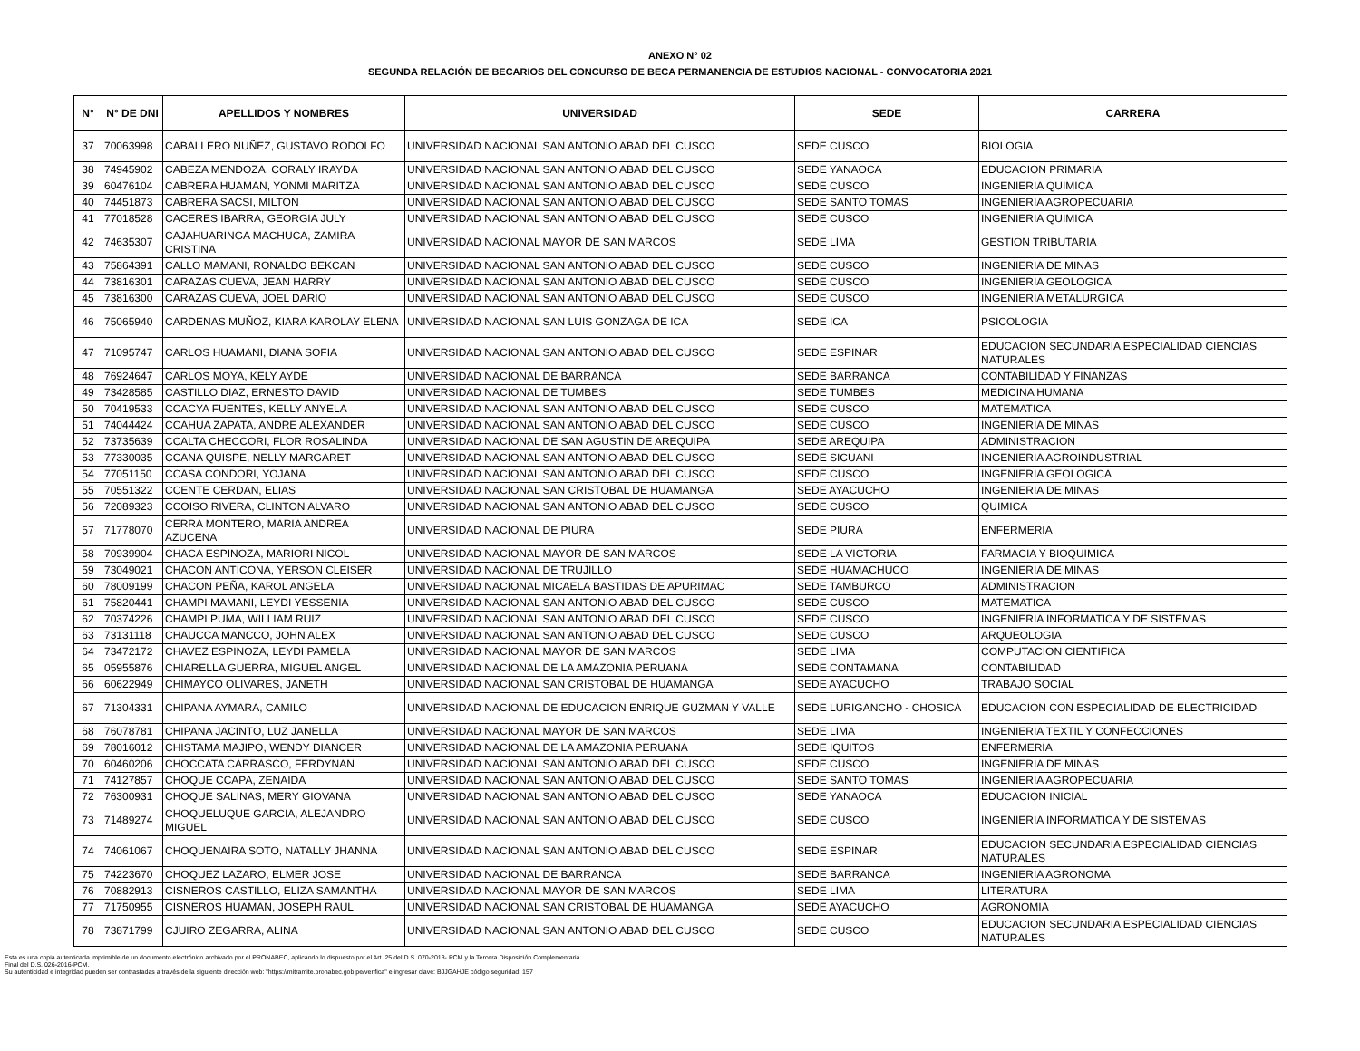ANEXO N° 02
SEGUNDA RELACIÓN DE BECARIOS DEL CONCURSO DE BECA PERMANENCIA DE ESTUDIOS NACIONAL - CONVOCATORIA 2021
| N° | N° DE DNI | APELLIDOS Y NOMBRES | UNIVERSIDAD | SEDE | CARRERA |
| --- | --- | --- | --- | --- | --- |
| 37 | 70063998 | CABALLERO NUÑEZ, GUSTAVO RODOLFO | UNIVERSIDAD NACIONAL SAN ANTONIO ABAD DEL CUSCO | SEDE CUSCO | BIOLOGIA |
| 38 | 74945902 | CABEZA MENDOZA, CORALY IRAYDA | UNIVERSIDAD NACIONAL SAN ANTONIO ABAD DEL CUSCO | SEDE YANAOCA | EDUCACION PRIMARIA |
| 39 | 60476104 | CABRERA HUAMAN, YONMI MARITZA | UNIVERSIDAD NACIONAL SAN ANTONIO ABAD DEL CUSCO | SEDE CUSCO | INGENIERIA QUIMICA |
| 40 | 74451873 | CABRERA SACSI, MILTON | UNIVERSIDAD NACIONAL SAN ANTONIO ABAD DEL CUSCO | SEDE SANTO TOMAS | INGENIERIA AGROPECUARIA |
| 41 | 77018528 | CACERES IBARRA, GEORGIA JULY | UNIVERSIDAD NACIONAL SAN ANTONIO ABAD DEL CUSCO | SEDE CUSCO | INGENIERIA QUIMICA |
| 42 | 74635307 | CAJAHUARINGA MACHUCA, ZAMIRA CRISTINA | UNIVERSIDAD NACIONAL MAYOR DE SAN MARCOS | SEDE LIMA | GESTION TRIBUTARIA |
| 43 | 75864391 | CALLO MAMANI, RONALDO BEKCAN | UNIVERSIDAD NACIONAL SAN ANTONIO ABAD DEL CUSCO | SEDE CUSCO | INGENIERIA DE MINAS |
| 44 | 73816301 | CARAZAS CUEVA, JEAN HARRY | UNIVERSIDAD NACIONAL SAN ANTONIO ABAD DEL CUSCO | SEDE CUSCO | INGENIERIA GEOLOGICA |
| 45 | 73816300 | CARAZAS CUEVA, JOEL DARIO | UNIVERSIDAD NACIONAL SAN ANTONIO ABAD DEL CUSCO | SEDE CUSCO | INGENIERIA METALURGICA |
| 46 | 75065940 | CARDENAS MUÑOZ, KIARA KAROLAY ELENA | UNIVERSIDAD NACIONAL SAN LUIS GONZAGA DE ICA | SEDE ICA | PSICOLOGIA |
| 47 | 71095747 | CARLOS HUAMANI, DIANA SOFIA | UNIVERSIDAD NACIONAL SAN ANTONIO ABAD DEL CUSCO | SEDE ESPINAR | EDUCACION SECUNDARIA ESPECIALIDAD CIENCIAS NATURALES |
| 48 | 76924647 | CARLOS MOYA, KELY AYDE | UNIVERSIDAD NACIONAL DE BARRANCA | SEDE BARRANCA | CONTABILIDAD Y FINANZAS |
| 49 | 73428585 | CASTILLO DIAZ, ERNESTO DAVID | UNIVERSIDAD NACIONAL DE TUMBES | SEDE TUMBES | MEDICINA HUMANA |
| 50 | 70419533 | CCACYA FUENTES, KELLY ANYELA | UNIVERSIDAD NACIONAL SAN ANTONIO ABAD DEL CUSCO | SEDE CUSCO | MATEMATICA |
| 51 | 74044424 | CCAHUA ZAPATA, ANDRE ALEXANDER | UNIVERSIDAD NACIONAL SAN ANTONIO ABAD DEL CUSCO | SEDE CUSCO | INGENIERIA DE MINAS |
| 52 | 73735639 | CCALTA CHECCORI, FLOR ROSALINDA | UNIVERSIDAD NACIONAL DE SAN AGUSTIN DE AREQUIPA | SEDE AREQUIPA | ADMINISTRACION |
| 53 | 77330035 | CCANA QUISPE, NELLY MARGARET | UNIVERSIDAD NACIONAL SAN ANTONIO ABAD DEL CUSCO | SEDE SICUANI | INGENIERIA AGROINDUSTRIAL |
| 54 | 77051150 | CCASA CONDORI, YOJANA | UNIVERSIDAD NACIONAL SAN ANTONIO ABAD DEL CUSCO | SEDE CUSCO | INGENIERIA GEOLOGICA |
| 55 | 70551322 | CCENTE CERDAN, ELIAS | UNIVERSIDAD NACIONAL SAN CRISTOBAL DE HUAMANGA | SEDE AYACUCHO | INGENIERIA DE MINAS |
| 56 | 72089323 | CCOISO RIVERA, CLINTON ALVARO | UNIVERSIDAD NACIONAL SAN ANTONIO ABAD DEL CUSCO | SEDE CUSCO | QUIMICA |
| 57 | 71778070 | CERRA MONTERO, MARIA ANDREA AZUCENA | UNIVERSIDAD NACIONAL DE PIURA | SEDE PIURA | ENFERMERIA |
| 58 | 70939904 | CHACA ESPINOZA, MARIORI NICOL | UNIVERSIDAD NACIONAL MAYOR DE SAN MARCOS | SEDE LA VICTORIA | FARMACIA Y BIOQUIMICA |
| 59 | 73049021 | CHACON ANTICONA, YERSON CLEISER | UNIVERSIDAD NACIONAL DE TRUJILLO | SEDE HUAMACHUCO | INGENIERIA DE MINAS |
| 60 | 78009199 | CHACON PEÑA, KAROL ANGELA | UNIVERSIDAD NACIONAL MICAELA BASTIDAS DE APURIMAC | SEDE TAMBURCO | ADMINISTRACION |
| 61 | 75820441 | CHAMPI MAMANI, LEYDI YESSENIA | UNIVERSIDAD NACIONAL SAN ANTONIO ABAD DEL CUSCO | SEDE CUSCO | MATEMATICA |
| 62 | 70374226 | CHAMPI PUMA, WILLIAM RUIZ | UNIVERSIDAD NACIONAL SAN ANTONIO ABAD DEL CUSCO | SEDE CUSCO | INGENIERIA INFORMATICA Y DE SISTEMAS |
| 63 | 73131118 | CHAUCCA MANCCO, JOHN ALEX | UNIVERSIDAD NACIONAL SAN ANTONIO ABAD DEL CUSCO | SEDE CUSCO | ARQUEOLOGIA |
| 64 | 73472172 | CHAVEZ ESPINOZA, LEYDI PAMELA | UNIVERSIDAD NACIONAL MAYOR DE SAN MARCOS | SEDE LIMA | COMPUTACION CIENTIFICA |
| 65 | 05955876 | CHIARELLA GUERRA, MIGUEL ANGEL | UNIVERSIDAD NACIONAL DE LA AMAZONIA PERUANA | SEDE CONTAMANA | CONTABILIDAD |
| 66 | 60622949 | CHIMAYCO OLIVARES, JANETH | UNIVERSIDAD NACIONAL SAN CRISTOBAL DE HUAMANGA | SEDE AYACUCHO | TRABAJO SOCIAL |
| 67 | 71304331 | CHIPANA AYMARA, CAMILO | UNIVERSIDAD NACIONAL DE EDUCACION ENRIQUE GUZMAN Y VALLE | SEDE LURIGANCHO - CHOSICA | EDUCACION CON ESPECIALIDAD DE ELECTRICIDAD |
| 68 | 76078781 | CHIPANA JACINTO, LUZ JANELLA | UNIVERSIDAD NACIONAL MAYOR DE SAN MARCOS | SEDE LIMA | INGENIERIA TEXTIL Y CONFECCIONES |
| 69 | 78016012 | CHISTAMA MAJIPO, WENDY DIANCER | UNIVERSIDAD NACIONAL DE LA AMAZONIA PERUANA | SEDE IQUITOS | ENFERMERIA |
| 70 | 60460206 | CHOCCATA CARRASCO, FERDYNAN | UNIVERSIDAD NACIONAL SAN ANTONIO ABAD DEL CUSCO | SEDE CUSCO | INGENIERIA DE MINAS |
| 71 | 74127857 | CHOQUE CCAPA, ZENAIDA | UNIVERSIDAD NACIONAL SAN ANTONIO ABAD DEL CUSCO | SEDE SANTO TOMAS | INGENIERIA AGROPECUARIA |
| 72 | 76300931 | CHOQUE SALINAS, MERY GIOVANA | UNIVERSIDAD NACIONAL SAN ANTONIO ABAD DEL CUSCO | SEDE YANAOCA | EDUCACION INICIAL |
| 73 | 71489274 | CHOQUELUQUE GARCIA, ALEJANDRO MIGUEL | UNIVERSIDAD NACIONAL SAN ANTONIO ABAD DEL CUSCO | SEDE CUSCO | INGENIERIA INFORMATICA Y DE SISTEMAS |
| 74 | 74061067 | CHOQUENAIRA SOTO, NATALLY JHANNA | UNIVERSIDAD NACIONAL SAN ANTONIO ABAD DEL CUSCO | SEDE ESPINAR | EDUCACION SECUNDARIA ESPECIALIDAD CIENCIAS NATURALES |
| 75 | 74223670 | CHOQUEZ LAZARO, ELMER JOSE | UNIVERSIDAD NACIONAL DE BARRANCA | SEDE BARRANCA | INGENIERIA AGRONOMA |
| 76 | 70882913 | CISNEROS CASTILLO, ELIZA SAMANTHA | UNIVERSIDAD NACIONAL MAYOR DE SAN MARCOS | SEDE LIMA | LITERATURA |
| 77 | 71750955 | CISNEROS HUAMAN, JOSEPH RAUL | UNIVERSIDAD NACIONAL SAN CRISTOBAL DE HUAMANGA | SEDE AYACUCHO | AGRONOMIA |
| 78 | 73871799 | CJUIRO ZEGARRA, ALINA | UNIVERSIDAD NACIONAL SAN ANTONIO ABAD DEL CUSCO | SEDE CUSCO | EDUCACION SECUNDARIA ESPECIALIDAD CIENCIAS NATURALES |
Esta es una copia autenticada imprimible de un documento electrónico archivado por el PRONABEC, aplicando lo dispuesto por el Art. 25 del D.S. 070-2013- PCM y la Tercera Disposición Complementaria
Final del D.S. 026-2016-PCM.
Su autenticidad e integridad pueden ser contrastadas a través de la siguiente dirección web: "https://mitramite.pronabec.gob.pe/verifica" e ingresar clave: BJJGAHJE código seguridad: 157